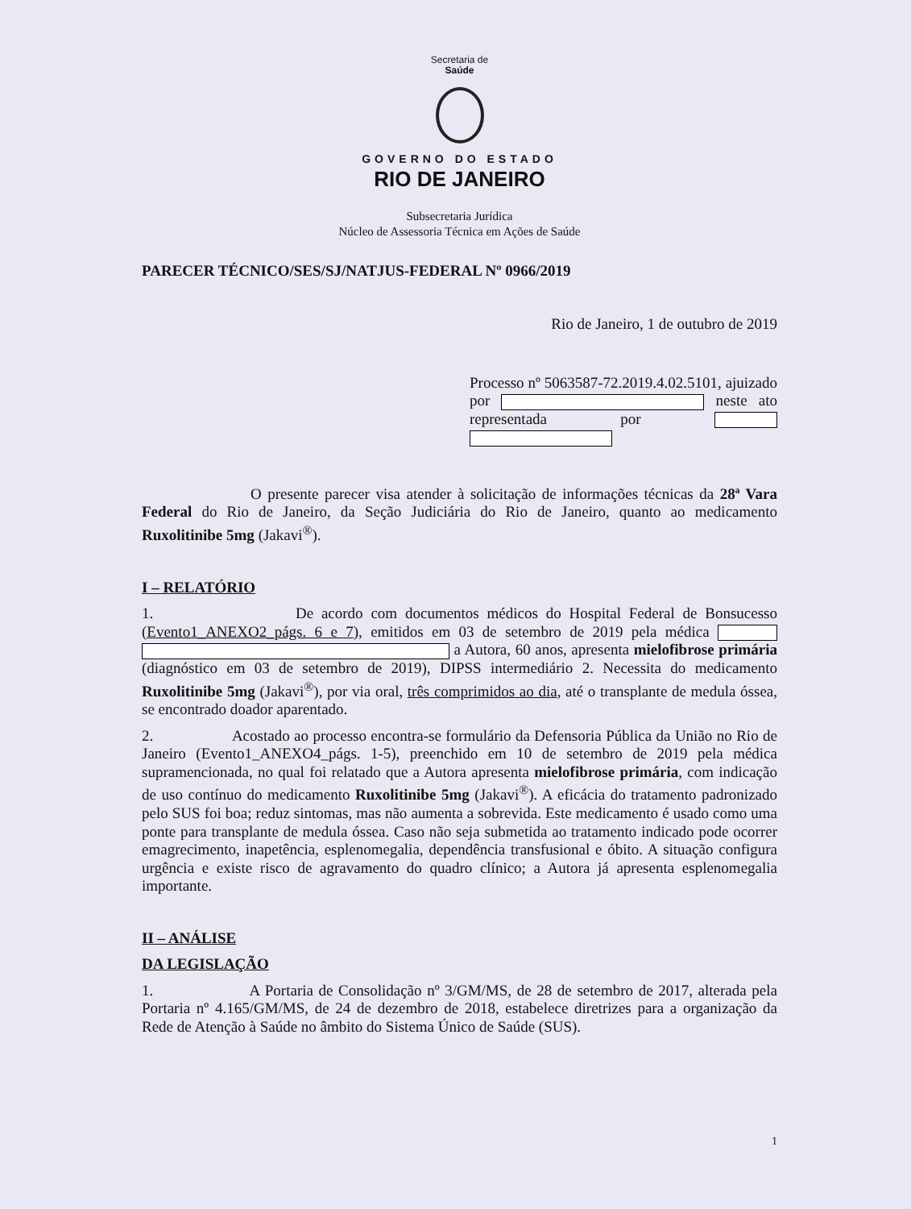Secretaria de
Saúde
GOVERNO DO ESTADO
RIO DE JANEIRO
Subsecretaria Jurídica
Núcleo de Assessoria Técnica em Ações de Saúde
PARECER TÉCNICO/SES/SJ/NATJUS-FEDERAL Nº 0966/2019
Rio de Janeiro, 1 de outubro de 2019
Processo nº 5063587-72.2019.4.02.5101, ajuizado por neste ato representada por
O presente parecer visa atender à solicitação de informações técnicas da 28ª Vara Federal do Rio de Janeiro, da Seção Judiciária do Rio de Janeiro, quanto ao medicamento Ruxolitinibe 5mg (Jakavi<sup>®</sup>).
I – RELATÓRIO
1. De acordo com documentos médicos do Hospital Federal de Bonsucesso (Evento1_ANEXO2_págs. 6 e 7), emitidos em 03 de setembro de 2019 pela médica a Autora, 60 anos, apresenta mielofibrose primária (diagnóstico em 03 de setembro de 2019), DIPSS intermediário 2. Necessita do medicamento Ruxolitinibe 5mg (Jakavi<sup>®</sup>), por via oral, três comprimidos ao dia, até o transplante de medula óssea, se encontrado doador aparentado.
2. Acostado ao processo encontra-se formulário da Defensoria Pública da União no Rio de Janeiro (Evento1_ANEXO4_págs. 1-5), preenchido em 10 de setembro de 2019 pela médica supramencionada, no qual foi relatado que a Autora apresenta mielofibrose primária, com indicação de uso contínuo do medicamento Ruxolitinibe 5mg (Jakavi<sup>®</sup>). A eficácia do tratamento padronizado pelo SUS foi boa; reduz sintomas, mas não aumenta a sobrevida. Este medicamento é usado como uma ponte para transplante de medula óssea. Caso não seja submetida ao tratamento indicado pode ocorrer emagrecimento, inapetência, esplenomegalia, dependência transfusional e óbito. A situação configura urgência e existe risco de agravamento do quadro clínico; a Autora já apresenta esplenomegalia importante.
II – ANÁLISE
DA LEGISLAÇÃO
1. A Portaria de Consolidação nº 3/GM/MS, de 28 de setembro de 2017, alterada pela Portaria nº 4.165/GM/MS, de 24 de dezembro de 2018, estabelece diretrizes para a organização da Rede de Atenção à Saúde no âmbito do Sistema Único de Saúde (SUS).
1